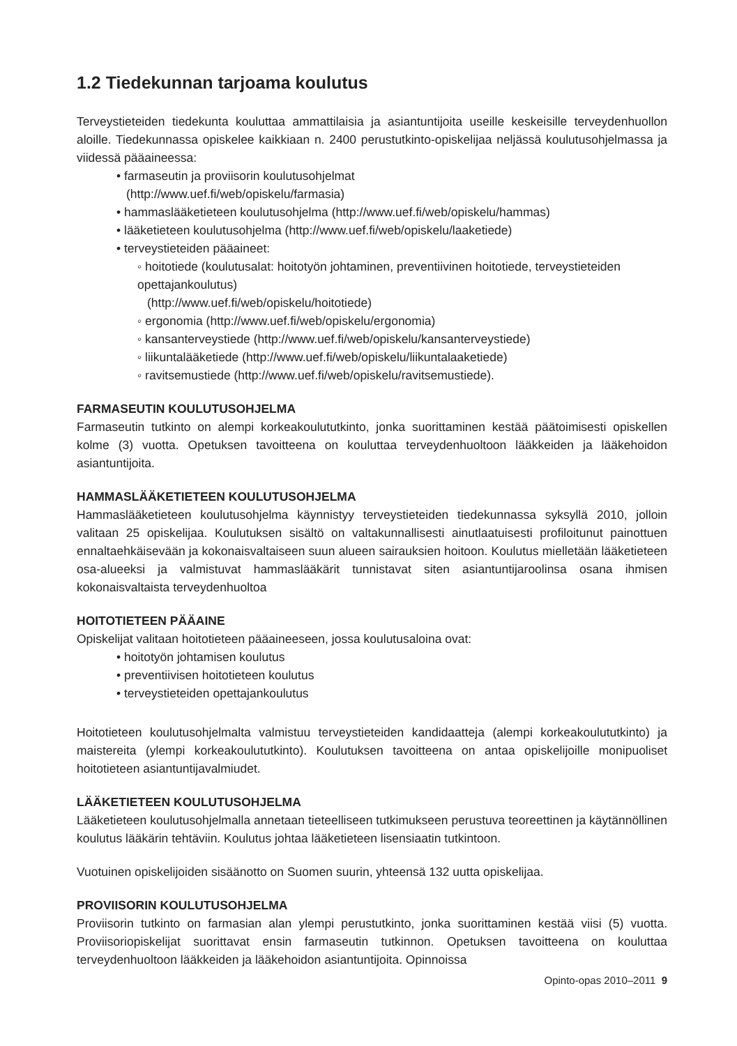1.2 Tiedekunnan tarjoama koulutus
Terveystieteiden tiedekunta kouluttaa ammattilaisia ja asiantuntijoita useille keskeisille terveydenhuollon aloille. Tiedekunnassa opiskelee kaikkiaan n. 2400 perustutkinto-opiskelijaa neljässä koulutusohjelmassa ja viidessä pääaineessa:
• farmaseutin ja proviisorin koulutusohjelmat
(http://www.uef.fi/web/opiskelu/farmasia)
• hammaslääketieteen koulutusohjelma (http://www.uef.fi/web/opiskelu/hammas)
• lääketieteen koulutusohjelma (http://www.uef.fi/web/opiskelu/laaketiede)
• terveystieteiden pääaineet:
◦ hoitotiede (koulutusalat: hoitotyön johtaminen, preventiivinen hoitotiede, terveystieteiden opettajankoulutus)
(http://www.uef.fi/web/opiskelu/hoitotiede)
◦ ergonomia (http://www.uef.fi/web/opiskelu/ergonomia)
◦ kansanterveystiede (http://www.uef.fi/web/opiskelu/kansanterveystiede)
◦ liikuntalääketiede (http://www.uef.fi/web/opiskelu/liikuntalaaketiede)
◦ ravitsemustiede (http://www.uef.fi/web/opiskelu/ravitsemustiede).
FARMASEUTIN KOULUTUSOHJELMA
Farmaseutin tutkinto on alempi korkeakoulututkinto, jonka suorittaminen kestää päätoimisesti opiskellen kolme (3) vuotta. Opetuksen tavoitteena on kouluttaa terveydenhuoltoon lääkkeiden ja lääkehoidon asiantuntijoita.
HAMMASLÄÄKETIETEEN KOULUTUSOHJELMA
Hammaslääketieteen koulutusohjelma käynnistyy terveystieteiden tiedekunnassa syksyllä 2010, jolloin valitaan 25 opiskelijaa. Koulutuksen sisältö on valtakunnallisesti ainutlaatuisesti profiloitunut painottuen ennaltaehkäisevään ja kokonaisvaltaiseen suun alueen sairauksien hoitoon. Koulutus mielletään lääketieteen osa-alueeksi ja valmistuvat hammaslääkärit tunnistavat siten asiantuntijaroolinsa osana ihmisen kokonaisvaltaista terveydenhuoltoa
HOITOTIETEEN PÄÄAINE
Opiskelijat valitaan hoitotieteen pääaineeseen, jossa koulutusaloina ovat:
• hoitotyön johtamisen koulutus
• preventiivisen hoitotieteen koulutus
• terveystieteiden opettajankoulutus
Hoitotieteen koulutusohjelmalta valmistuu terveystieteiden kandidaatteja (alempi korkeakoulututkinto) ja maistereita (ylempi korkeakoulututkinto). Koulutuksen tavoitteena on antaa opiskelijoille monipuoliset hoitotieteen asiantuntijavalmiudet.
LÄÄKETIETEEN KOULUTUSOHJELMA
Lääketieteen koulutusohjelmalla annetaan tieteelliseen tutkimukseen perustuva teoreettinen ja käytännöllinen koulutus lääkärin tehtäviin. Koulutus johtaa lääketieteen lisensiaatin tutkintoon.
Vuotuinen opiskelijoiden sisäänotto on Suomen suurin, yhteensä 132 uutta opiskelijaa.
PROVIISORIN KOULUTUSOHJELMA
Proviisorin tutkinto on farmasian alan ylempi perustutkinto, jonka suorittaminen kestää viisi (5) vuotta. Proviisoriopiskelijat suorittavat ensin farmaseutin tutkinnon. Opetuksen tavoitteena on kouluttaa terveydenhuoltoon lääkkeiden ja lääkehoidon asiantuntijoita. Opinnoissa
Opinto-opas 2010–2011 9